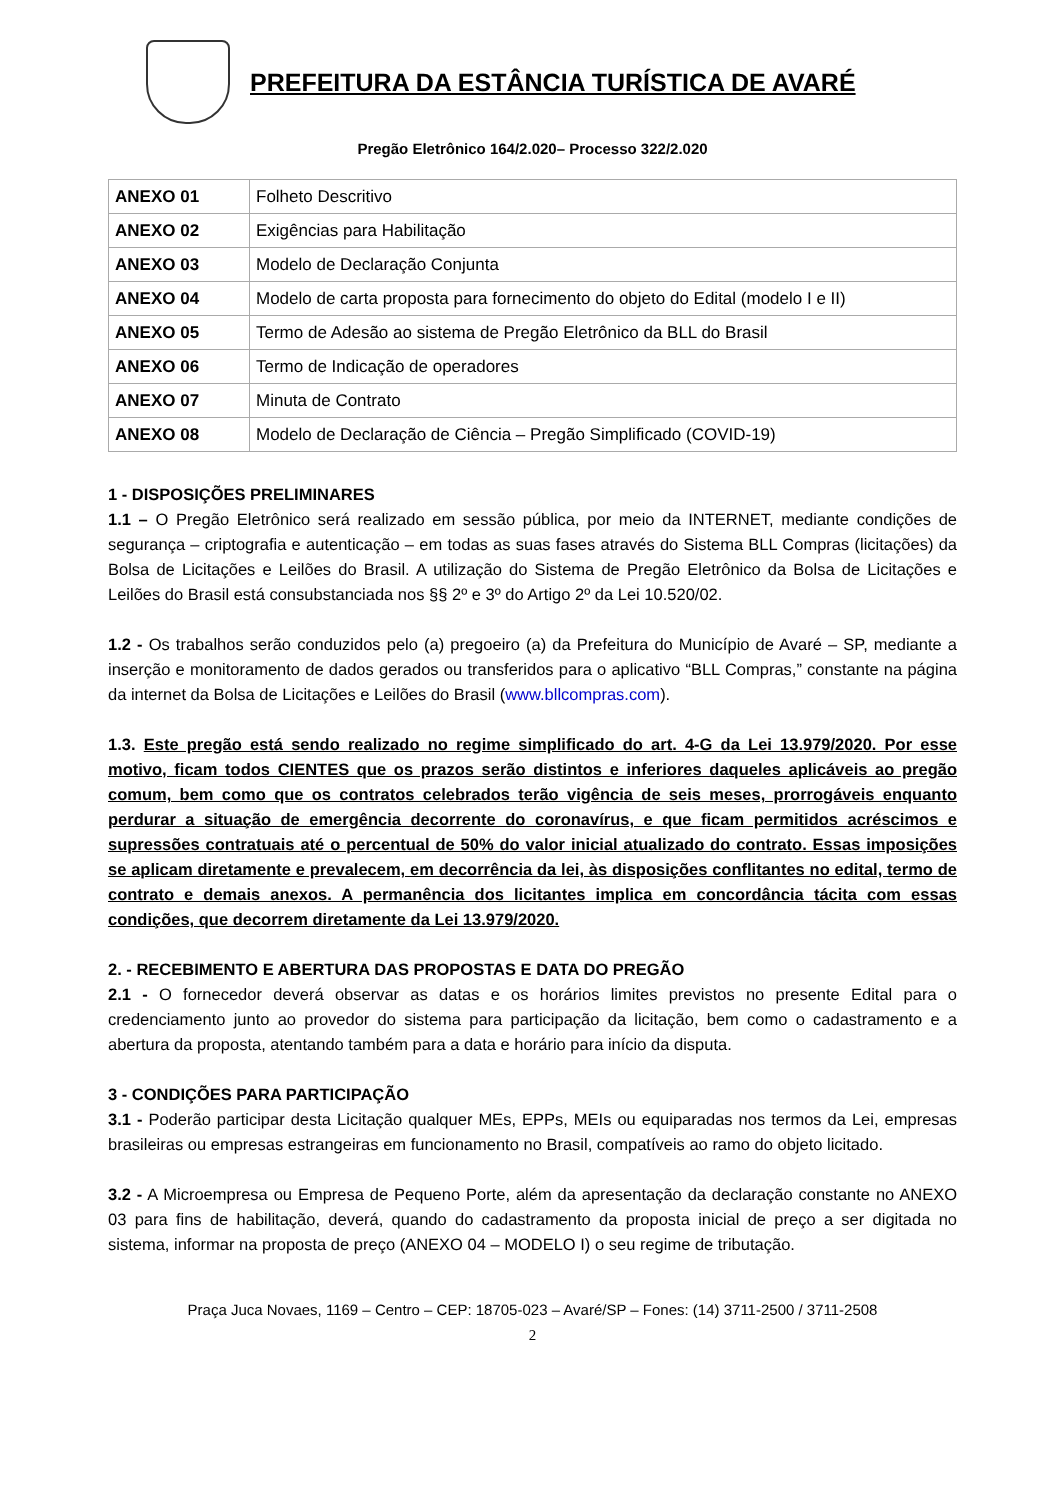PREFEITURA DA ESTÂNCIA TURÍSTICA DE AVARÉ
Pregão Eletrônico 164/2.020– Processo 322/2.020
| ANEXO 01 | Folheto Descritivo |
| ANEXO 02 | Exigências para Habilitação |
| ANEXO 03 | Modelo de Declaração Conjunta |
| ANEXO 04 | Modelo de carta proposta para fornecimento do objeto do Edital (modelo I e II) |
| ANEXO 05 | Termo de Adesão ao sistema de Pregão Eletrônico da BLL do Brasil |
| ANEXO 06 | Termo de Indicação de operadores |
| ANEXO 07 | Minuta de Contrato |
| ANEXO 08 | Modelo de Declaração de Ciência – Pregão Simplificado (COVID-19) |
1 - DISPOSIÇÕES PRELIMINARES
1.1 – O Pregão Eletrônico será realizado em sessão pública, por meio da INTERNET, mediante condições de segurança – criptografia e autenticação – em todas as suas fases através do Sistema BLL Compras (licitações) da Bolsa de Licitações e Leilões do Brasil. A utilização do Sistema de Pregão Eletrônico da Bolsa de Licitações e Leilões do Brasil está consubstanciada nos §§ 2º e 3º do Artigo 2º da Lei 10.520/02.
1.2 - Os trabalhos serão conduzidos pelo (a) pregoeiro (a) da Prefeitura do Município de Avaré – SP, mediante a inserção e monitoramento de dados gerados ou transferidos para o aplicativo “BLL Compras,” constante na página da internet da Bolsa de Licitações e Leilões do Brasil (www.bllcompras.com).
1.3. Este pregão está sendo realizado no regime simplificado do art. 4-G da Lei 13.979/2020. Por esse motivo, ficam todos CIENTES que os prazos serão distintos e inferiores daqueles aplicáveis ao pregão comum, bem como que os contratos celebrados terão vigência de seis meses, prorrogáveis enquanto perdurar a situação de emergência decorrente do coronavírus, e que ficam permitidos acréscimos e supressões contratuais até o percentual de 50% do valor inicial atualizado do contrato. Essas imposições se aplicam diretamente e prevalecem, em decorrência da lei, às disposições conflitantes no edital, termo de contrato e demais anexos. A permanência dos licitantes implica em concordância tácita com essas condições, que decorrem diretamente da Lei 13.979/2020.
2. - RECEBIMENTO E ABERTURA DAS PROPOSTAS E DATA DO PREGÃO
2.1 - O fornecedor deverá observar as datas e os horários limites previstos no presente Edital para o credenciamento junto ao provedor do sistema para participação da licitação, bem como o cadastramento e a abertura da proposta, atentando também para a data e horário para início da disputa.
3 - CONDIÇÕES PARA PARTICIPAÇÃO
3.1 - Poderão participar desta Licitação qualquer MEs, EPPs, MEIs ou equiparadas nos termos da Lei, empresas brasileiras ou empresas estrangeiras em funcionamento no Brasil, compatíveis ao ramo do objeto licitado.
3.2 - A Microempresa ou Empresa de Pequeno Porte, além da apresentação da declaração constante no ANEXO 03 para fins de habilitação, deverá, quando do cadastramento da proposta inicial de preço a ser digitada no sistema, informar na proposta de preço (ANEXO 04 – MODELO I) o seu regime de tributação.
Praça Juca Novaes, 1169 – Centro – CEP: 18705-023 – Avaré/SP – Fones: (14) 3711-2500 / 3711-2508
2